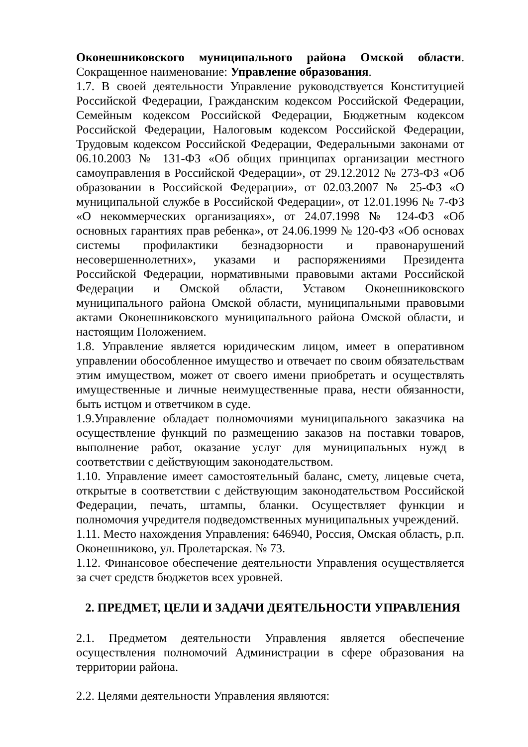Оконешниковского муниципального района Омской области. Сокращенное наименование: Управление образования.
1.7. В своей деятельности Управление руководствуется Конституцией Российской Федерации, Гражданским кодексом Российской Федерации, Семейным кодексом Российской Федерации, Бюджетным кодексом Российской Федерации, Налоговым кодексом Российской Федерации, Трудовым кодексом Российской Федерации, Федеральными законами от 06.10.2003 № 131-ФЗ «Об общих принципах организации местного самоуправления в Российской Федерации», от 29.12.2012 № 273-ФЗ «Об образовании в Российской Федерации», от 02.03.2007 № 25-ФЗ «О муниципальной службе в Российской Федерации», от 12.01.1996 № 7-ФЗ «О некоммерческих организациях», от 24.07.1998 № 124-ФЗ «Об основных гарантиях прав ребенка», от 24.06.1999 № 120-ФЗ «Об основах системы профилактики безнадзорности и правонарушений несовершеннолетних», указами и распоряжениями Президента Российской Федерации, нормативными правовыми актами Российской Федерации и Омской области, Уставом Оконешниковского муниципального района Омской области, муниципальными правовыми актами Оконешниковского муниципального района Омской области, и настоящим Положением.
1.8. Управление является юридическим лицом, имеет в оперативном управлении обособленное имущество и отвечает по своим обязательствам этим имуществом, может от своего имени приобретать и осуществлять имущественные и личные неимущественные права, нести обязанности, быть истцом и ответчиком в суде.
1.9.Управление обладает полномочиями муниципального заказчика на осуществление функций по размещению заказов на поставки товаров, выполнение работ, оказание услуг для муниципальных нужд в соответствии с действующим законодательством.
1.10. Управление имеет самостоятельный баланс, смету, лицевые счета, открытые в соответствии с действующим законодательством Российской Федерации, печать, штампы, бланки. Осуществляет функции и полномочия учредителя подведомственных муниципальных учреждений.
1.11. Место нахождения Управления: 646940, Россия, Омская область, р.п. Оконешниково, ул. Пролетарская. № 73.
1.12. Финансовое обеспечение деятельности Управления осуществляется за счет средств бюджетов всех уровней.
2. ПРЕДМЕТ, ЦЕЛИ И ЗАДАЧИ ДЕЯТЕЛЬНОСТИ УПРАВЛЕНИЯ
2.1. Предметом деятельности Управления является обеспечение осуществления полномочий Администрации в сфере образования на территории района.
2.2. Целями деятельности Управления являются: